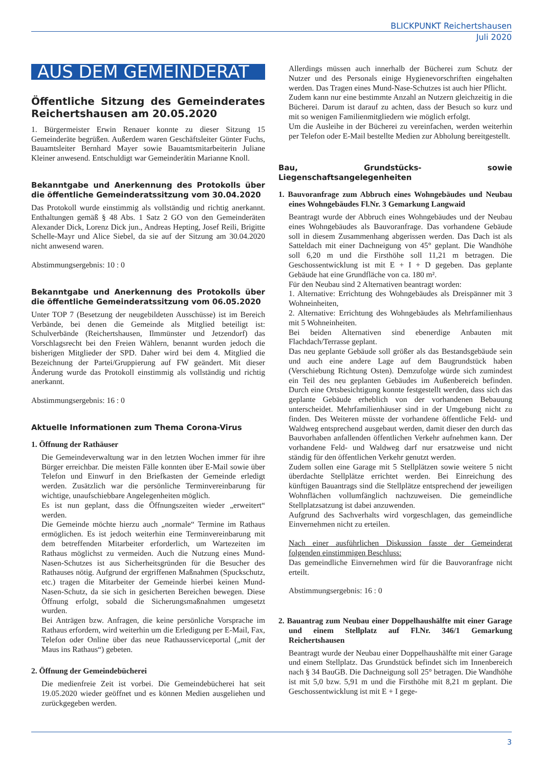BLICKPUNKT Reichertshausen
Juli 2020
AUS DEM GEMEINDERAT
Öffentliche Sitzung des Gemeinderates Reichertshausen am 20.05.2020
1. Bürgermeister Erwin Renauer konnte zu dieser Sitzung 15 Gemeinderäte begrüßen. Außerdem waren Geschäftsleiter Günter Fuchs, Bauamtsleiter Bernhard Mayer sowie Bauamtsmitarbeiterin Juliane Kleiner anwesend. Entschuldigt war Gemeinderätin Marianne Knoll.
Bekanntgabe und Anerkennung des Protokolls über die öffentliche Gemeinderatssitzung vom 30.04.2020
Das Protokoll wurde einstimmig als vollständig und richtig anerkannt. Enthaltungen gemäß § 48 Abs. 1 Satz 2 GO von den Gemeinderäten Alexander Dick, Lorenz Dick jun., Andreas Hepting, Josef Reili, Brigitte Schelle-Mayr und Alice Siebel, da sie auf der Sitzung am 30.04.2020 nicht anwesend waren.
Abstimmungsergebnis: 10 : 0
Bekanntgabe und Anerkennung des Protokolls über die öffentliche Gemeinderatssitzung vom 06.05.2020
Unter TOP 7 (Besetzung der neugebildeten Ausschüsse) ist im Bereich Verbände, bei denen die Gemeinde als Mitglied beteiligt ist: Schulverbände (Reichertshausen, Ilmmünster und Jetzendorf) das Vorschlagsrecht bei den Freien Wählern, benannt wurden jedoch die bisherigen Mitglieder der SPD. Daher wird bei dem 4. Mitglied die Bezeichnung der Partei/Gruppierung auf FW geändert. Mit dieser Änderung wurde das Protokoll einstimmig als vollständig und richtig anerkannt.
Abstimmungsergebnis: 16 : 0
Aktuelle Informationen zum Thema Corona-Virus
1. Öffnung der Rathäuser
Die Gemeindeverwaltung war in den letzten Wochen immer für ihre Bürger erreichbar. Die meisten Fälle konnten über E-Mail sowie über Telefon und Einwurf in den Briefkasten der Gemeinde erledigt werden. Zusätzlich war die persönliche Terminvereinbarung für wichtige, unaufschiebbare Angelegenheiten möglich.
Es ist nun geplant, dass die Öffnungszeiten wieder „erweitert“ werden.
Die Gemeinde möchte hierzu auch „normale“ Termine im Rathaus ermöglichen. Es ist jedoch weiterhin eine Terminvereinbarung mit dem betreffenden Mitarbeiter erforderlich, um Wartezeiten im Rathaus möglichst zu vermeiden. Auch die Nutzung eines Mund-Nasen-Schutzes ist aus Sicherheitsgründen für die Besucher des Rathauses nötig. Aufgrund der ergriffenen Maßnahmen (Spuckschutz, etc.) tragen die Mitarbeiter der Gemeinde hierbei keinen Mund-Nasen-Schutz, da sie sich in gesicherten Bereichen bewegen. Diese Öffnung erfolgt, sobald die Sicherungsmaßnahmen umgesetzt wurden.
Bei Anträgen bzw. Anfragen, die keine persönliche Vorsprache im Rathaus erfordern, wird weiterhin um die Erledigung per E-Mail, Fax, Telefon oder Online über das neue Rathausserviceportal („mit der Maus ins Rathaus“) gebeten.
2. Öffnung der Gemeindebücherei
Die medienfreie Zeit ist vorbei. Die Gemeindebücherei hat seit 19.05.2020 wieder geöffnet und es können Medien ausgeliehen und zurückgegeben werden.
Allerdings müssen auch innerhalb der Bücherei zum Schutz der Nutzer und des Personals einige Hygienevorschriften eingehalten werden. Das Tragen eines Mund-Nase-Schutzes ist auch hier Pflicht.
Zudem kann nur eine bestimmte Anzahl an Nutzern gleichzeitig in die Bücherei. Darum ist darauf zu achten, dass der Besuch so kurz und mit so wenigen Familienmitgliedern wie möglich erfolgt.
Um die Ausleihe in der Bücherei zu vereinfachen, werden weiterhin per Telefon oder E-Mail bestellte Medien zur Abholung bereitgestellt.
Bau, Grundstücks- sowie Liegenschaftsangelegenheiten
1. Bauvoranfrage zum Abbruch eines Wohngebäudes und Neubau eines Wohngebäudes Fl.Nr. 3 Gemarkung Langwaid
Beantragt wurde der Abbruch eines Wohngebäudes und der Neubau eines Wohngebäudes als Bauvoranfrage. Das vorhandene Gebäude soll in diesem Zusammenhang abgerissen werden. Das Dach ist als Satteldach mit einer Dachneigung von 45° geplant. Die Wandhöhe soll 6,20 m und die Firsthöhe soll 11,21 m betragen. Die Geschossentwicklung ist mit E + I + D gegeben. Das geplante Gebäude hat eine Grundfläche von ca. 180 m².
Für den Neubau sind 2 Alternativen beantragt worden:
1. Alternative: Errichtung des Wohngebäudes als Dreispänner mit 3 Wohneinheiten,
2. Alternative: Errichtung des Wohngebäudes als Mehrfamilienhaus mit 5 Wohneinheiten.
Bei beiden Alternativen sind ebenerdige Anbauten mit Flachdach/Terrasse geplant.
Das neu geplante Gebäude soll größer als das Bestandsgebäude sein und auch eine andere Lage auf dem Baugrundstück haben (Verschiebung Richtung Osten). Demzufolge würde sich zumindest ein Teil des neu geplanten Gebäudes im Außenbereich befinden. Durch eine Ortsbesichtigung konnte festgestellt werden, dass sich das geplante Gebäude erheblich von der vorhandenen Bebauung unterscheidet. Mehrfamilienhäuser sind in der Umgebung nicht zu finden. Des Weiteren müsste der vorhandene öffentliche Feld- und Waldweg entsprechend ausgebaut werden, damit dieser den durch das Bauvorhaben anfallenden öffentlichen Verkehr aufnehmen kann. Der vorhandene Feld- und Waldweg darf nur ersatzweise und nicht ständig für den öffentlichen Verkehr genutzt werden.
Zudem sollen eine Garage mit 5 Stellplätzen sowie weitere 5 nicht überdachte Stellplätze errichtet werden. Bei Einreichung des künftigen Bauantrags sind die Stellplätze entsprechend der jeweiligen Wohnflächen vollumfänglich nachzuweisen. Die gemeindliche Stellplatzsatzung ist dabei anzuwenden.
Aufgrund des Sachverhalts wird vorgeschlagen, das gemeindliche Einvernehmen nicht zu erteilen.
Nach einer ausführlichen Diskussion fasste der Gemeinderat folgenden einstimmigen Beschluss:
Das gemeindliche Einvernehmen wird für die Bauvoranfrage nicht erteilt.
Abstimmungsergebnis: 16 : 0
2. Bauantrag zum Neubau einer Doppelhaushälfte mit einer Garage und einem Stellplatz auf Fl.Nr. 346/1 Gemarkung Reichertshausen
Beantragt wurde der Neubau einer Doppelhaushälfte mit einer Garage und einem Stellplatz. Das Grundstück befindet sich im Innenbereich nach § 34 BauGB. Die Dachneigung soll 25° betragen. Die Wandhöhe ist mit 5,0 bzw. 5,91 m und die Firsthöhe mit 8,21 m geplant. Die Geschossentwicklung ist mit E + I gege-
3